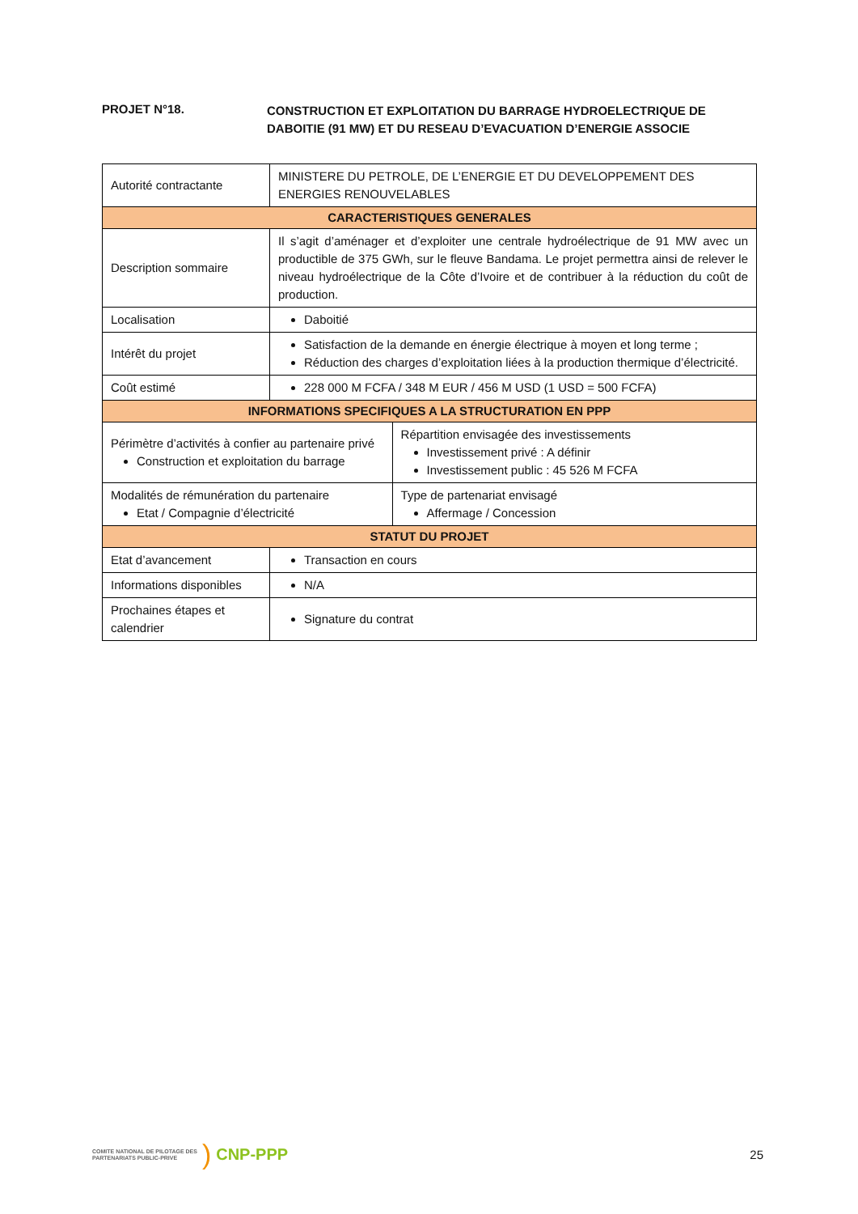PROJET N°18.
CONSTRUCTION ET EXPLOITATION DU BARRAGE HYDROELECTRIQUE DE DABOITIE (91 MW) ET DU RESEAU D’EVACUATION D’ENERGIE ASSOCIE
| Autorité contractante | MINISTERE DU PETROLE, DE L’ENERGIE ET DU DEVELOPPEMENT DES ENERGIES RENOUVELABLES | |
| CARACTERISTIQUES GENERALES | | |
| Description sommaire | Il s’agit d’aménager et d’exploiter une centrale hydroélectrique de 91 MW avec un productible de 375 GWh, sur le fleuve Bandama. Le projet permettra ainsi de relever le niveau hydroélectrique de la Côte d’Ivoire et de contribuer à la réduction du coût de production. | |
| Localisation | Daboitié | |
| Intérêt du projet | Satisfaction de la demande en énergie électrique à moyen et long terme ; Réduction des charges d’exploitation liées à la production thermique d’électricité. | |
| Coût estimé | 228 000 M FCFA / 348 M EUR / 456 M USD (1 USD = 500 FCFA) | |
| INFORMATIONS SPECIFIQUES A LA STRUCTURATION EN PPP | | |
| Périmètre d’activités à confier au partenaire privé Construction et exploitation du barrage | | Répartition envisagée des investissements Investissement privé : A définir Investissement public : 45 526 M FCFA |
| Modalités de rémunération du partenaire Etat / Compagnie d’électricité | | Type de partenariat envisagé Affermage / Concession |
| STATUT DU PROJET | | |
| Etat d’avancement | Transaction en cours | |
| Informations disponibles | N/A | |
| Prochaines étapes et calendrier | Signature du contrat | |
COMITE NATIONAL DE PILOTAGE DES
PARTENARIATS PUBLIC-PRIVE
) CNP-PPP
25